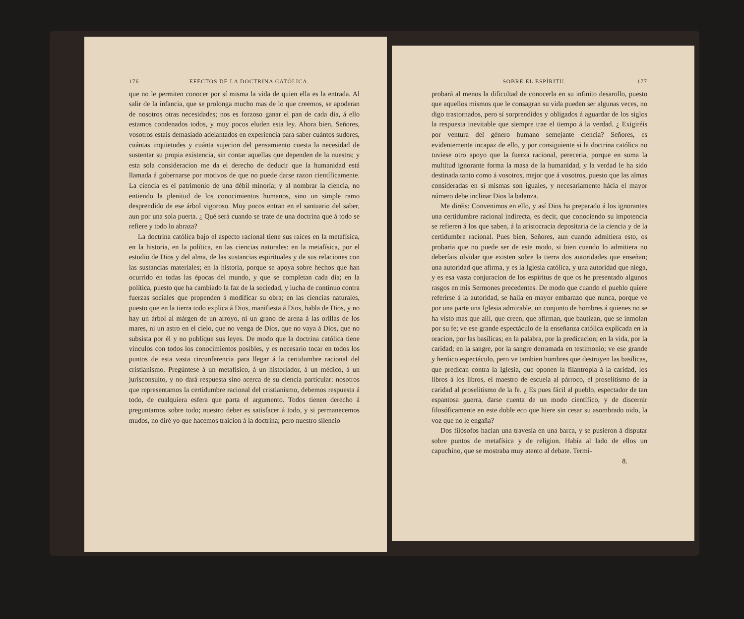176 EFECTOS DE LA DOCTRINA CATÓLICA.
que no le permiten conocer por sí misma la vida de quien ella es la entrada. Al salir de la infancia, que se prolonga mucho mas de lo que creemos, se apoderan de nosotros otras necesidades; nos es forzoso ganar el pan de cada dia, á ello estamos condenados todos, y muy pocos eluden esta ley. Ahora bien, Señores, vosotros estais demasiado adelantados en experiencia para saber cuántos sudores, cuántas inquietudes y cuánta sujecion del pensamiento cuesta la necesidad de sustentar su propia existencia, sin contar aquellas que dependen de la nuestra; y esta sola consideracion me da el derecho de deducir que la humanidad está llamada á gobernarse por motivos de que no puede darse razon científicamente. La ciencia es el patrimonio de una débil minoría; y al nombrar la ciencia, no entiendo la plenitud de los conocimientos humanos, sino un simple ramo desprendido de ese árbol vigoroso. Muy pocos entran en el santuario del saber, aun por una sola puerta. ¿ Qué será cuando se trate de una doctrina que á todo se refiere y todo lo abraza?
La doctrina católica bajo el aspecto racional tiene sus raices en la metafísica, en la historia, en la política, en las ciencias naturales: en la metafísica, por el estudio de Dios y del alma, de las sustancias espirituales y de sus relaciones con las sustancias materiales; en la historia, porque se apoya sobre hechos que han ocurrido en todas las épocas del mundo, y que se completan cada dia; en la política, puesto que ha cambiado la faz de la sociedad, y lucha de continuo contra fuerzas sociales que propenden á modificar su obra; en las ciencias naturales, puesto que en la tierra todo explica á Dios, manifiesta á Dios, habla de Dios, y no hay un árbol al márgen de un arroyo, ni un grano de arena á las orillas de los mares, ni un astro en el cielo, que no venga de Dios, que no vaya á Dios, que no subsista por él y no publique sus leyes. De modo que la doctrina católica tiene vínculos con todos los conocimientos posibles, y es necesario tocar en todos los puntos de esta vasta circunferencia para llegar á la certidumbre racional del cristianismo. Pregúntese á un metafísico, á un historiador, á un médico, á un jurisconsulto, y no dará respuesta sino acerca de su ciencia particular: nosotros que representamos la certidumbre racional del cristianismo, debemos respuesta á todo, de cualquiera esfera que parta el argumento. Todos tienen derecho á preguntarnos sobre todo; nuestro deber es satisfacer á todo, y si permanecemos mudos, no diré yo que hacemos traicion á la doctrina; pero nuestro silencio
SOBRE EL ESPÍRITU. 177
probará al menos la dificultad de conocerla en su infinito desarollo, puesto que aquellos mismos que le consagran su vida pueden ser algunas veces, no digo trastornados, pero sí sorprendidos y obligados á aguardar de los siglos la respuesta inevitable que siempre trae el tiempo á la verdad. ¿ Exigiréis por ventura del género humano semejante ciencia? Señores, es evidentemente incapaz de ello, y por consiguiente si la doctrina católica no tuviese otro apoyo que la fuerza racional, pereceria, porque en suma la multitud ignorante forma la masa de la humanidad, y la verdad le ha sido destinada tanto como á vosotros, mejor que á vosotros, puesto que las almas consideradas en sí mismas son iguales, y necesariamente hácia el mayor número debe inclinar Dios la balanza.
Me diréis: Convenimos en ello, y así Dios ha preparado á los ignorantes una certidumbre racional indirecta, es decir, que conociendo su impotencia se refieren á los que saben, á la aristocracia depositaria de la ciencia y de la certidumbre racional. Pues bien, Señores, aun cuando admitiera esto, os probaria que no puede ser de este modo, si bien cuando lo admitiera no deberíais olvidar que existen sobre la tierra dos autoridades que enseñan; una autoridad que afirma, y es la Iglesia católica, y una autoridad que niega, y es esa vasta conjuracion de los espíritus de que os he presentado algunos rasgos en mis Sermones precedentes. De modo que cuando el pueblo quiere referirse á la autoridad, se halla en mayor embarazo que nunca, porque ve por una parte una Iglesia admirable, un conjunto de hombres á quienes no se ha visto mas que allí, que creen, que afirman, que bautizan, que se inmolan por su fe; ve ese grande espectáculo de la enseñanza católica explicada en la oracion, por las basílicas; en la palabra, por la predicacion; en la vida, por la caridad; en la sangre, por la sangre derramada en testimonio; ve ese grande y heróico espectáculo, pero ve tambien hombres que destruyen las basílicas, que predican contra la Iglesia, que oponen la filantropía á la caridad, los libros á los libros, el maestro de escuela al párroco, el proselitismo de la caridad al proselitismo de la fe. ¿ Es pues fácil al pueblo, espectador de tan espantosa guerra, darse cuenta de un modo científico, y de discernir filosóficamente en este doble eco que hiere sin cesar su asombrado oido, la voz que no le engaña?
Dos filósofos hacian una travesía en una barca, y se pusieron á disputar sobre puntos de metafísica y de religion. Habia al lado de ellos un capuchino, que se mostraba muy atento al debate. Termi-
8.